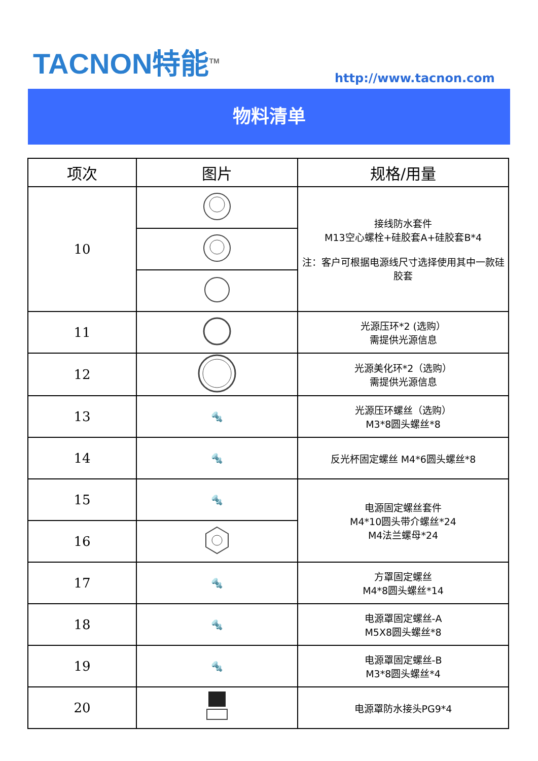TACNON特能<sup>TM</sup>
http://www.tacnon.com
物料清单
| 项次 | 图片 | 规格/用量 |
| --- | --- | --- |
| 10 | | 接线防水套件 M13空心螺栓+硅胶套A+硅胶套B*4 注：客户可根据电源线尺寸选择使用其中一款硅胶套 |
| 11 | | 光源压环*2 (选购） 需提供光源信息 |
| 12 | | 光源美化环*2（选购） 需提供光源信息 |
| 13 | 🔩 | 光源压环螺丝（选购） M3*8圆头螺丝*8 |
| 14 | 🔩 | 反光杯固定螺丝 M4*6圆头螺丝*8 |
| 15 | 🔩 | 电源固定螺丝套件 M4*10圆头带介螺丝*24 M4法兰螺母*24 |
| 16 | | |
| 17 | 🔩 | 方罩固定螺丝 M4*8圆头螺丝*14 |
| 18 | 🔩 | 电源罩固定螺丝-A M5X8圆头螺丝*8 |
| 19 | 🔩 | 电源罩固定螺丝-B M3*8圆头螺丝*4 |
| 20 | | 电源罩防水接头PG9*4 |